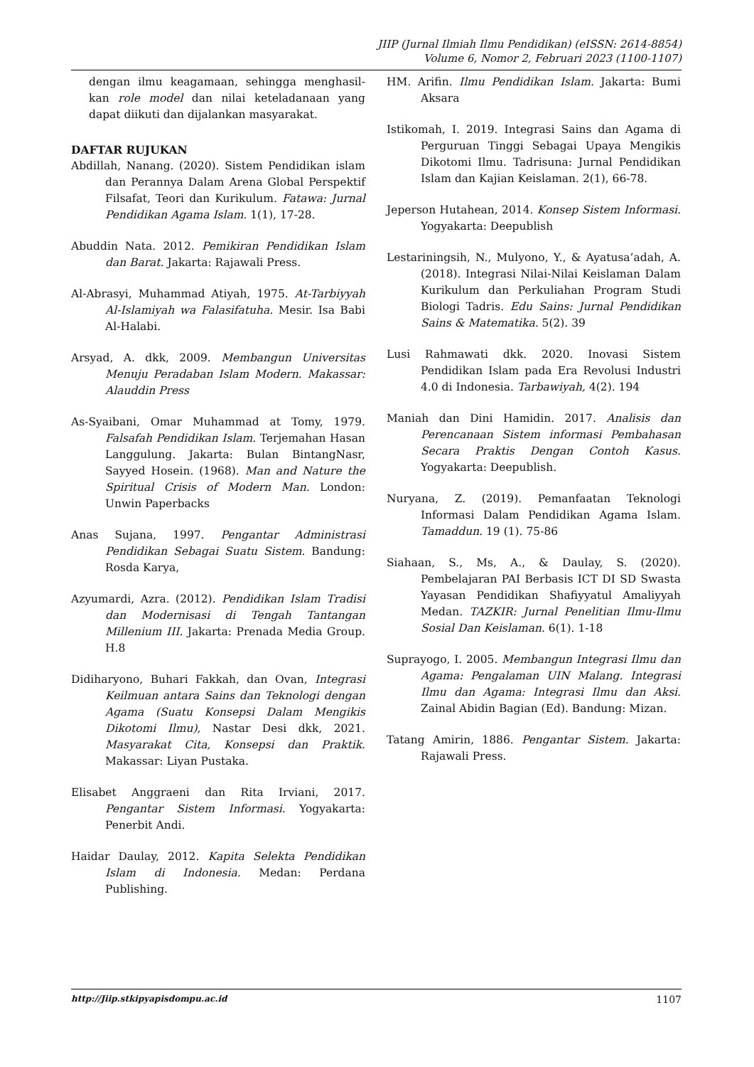JIIP (Jurnal Ilmiah Ilmu Pendidikan) (eISSN: 2614-8854)
Volume 6, Nomor 2, Februari 2023 (1100-1107)
dengan ilmu keagamaan, sehingga menghasil-kan role model dan nilai keteladanaan yang dapat diikuti dan dijalankan masyarakat.
DAFTAR RUJUKAN
Abdillah, Nanang. (2020). Sistem Pendidikan islam dan Perannya Dalam Arena Global Perspektif Filsafat, Teori dan Kurikulum. Fatawa: Jurnal Pendidikan Agama Islam. 1(1), 17-28.
Abuddin Nata. 2012. Pemikiran Pendidikan Islam dan Barat. Jakarta: Rajawali Press.
Al-Abrasyi, Muhammad Atiyah, 1975. At-Tarbiyyah Al-Islamiyah wa Falasifatuha. Mesir. Isa Babi Al-Halabi.
Arsyad, A. dkk, 2009. Membangun Universitas Menuju Peradaban Islam Modern. Makassar: Alauddin Press
As-Syaibani, Omar Muhammad at Tomy, 1979. Falsafah Pendidikan Islam. Terjemahan Hasan Langgulung. Jakarta: Bulan BintangNasr, Sayyed Hosein. (1968). Man and Nature the Spiritual Crisis of Modern Man. London: Unwin Paperbacks
Anas Sujana, 1997. Pengantar Administrasi Pendidikan Sebagai Suatu Sistem. Bandung: Rosda Karya,
Azyumardi, Azra. (2012). Pendidikan Islam Tradisi dan Modernisasi di Tengah Tantangan Millenium III. Jakarta: Prenada Media Group. H.8
Didiharyono, Buhari Fakkah, dan Ovan, Integrasi Keilmuan antara Sains dan Teknologi dengan Agama (Suatu Konsepsi Dalam Mengikis Dikotomi Ilmu), Nastar Desi dkk, 2021. Masyarakat Cita, Konsepsi dan Praktik. Makassar: Liyan Pustaka.
Elisabet Anggraeni dan Rita Irviani, 2017. Pengantar Sistem Informasi. Yogyakarta: Penerbit Andi.
Haidar Daulay, 2012. Kapita Selekta Pendidikan Islam di Indonesia. Medan: Perdana Publishing.
HM. Arifin. Ilmu Pendidikan Islam. Jakarta: Bumi Aksara
Istikomah, I. 2019. Integrasi Sains dan Agama di Perguruan Tinggi Sebagai Upaya Mengikis Dikotomi Ilmu. Tadrisuna: Jurnal Pendidikan Islam dan Kajian Keislaman. 2(1), 66-78.
Jeperson Hutahean, 2014. Konsep Sistem Informasi. Yogyakarta: Deepublish
Lestariningsih, N., Mulyono, Y., & Ayatusa’adah, A. (2018). Integrasi Nilai-Nilai Keislaman Dalam Kurikulum dan Perkuliahan Program Studi Biologi Tadris. Edu Sains: Jurnal Pendidikan Sains & Matematika. 5(2). 39
Lusi Rahmawati dkk. 2020. Inovasi Sistem Pendidikan Islam pada Era Revolusi Industri 4.0 di Indonesia. Tarbawiyah, 4(2). 194
Maniah dan Dini Hamidin. 2017. Analisis dan Perencanaan Sistem informasi Pembahasan Secara Praktis Dengan Contoh Kasus. Yogyakarta: Deepublish.
Nuryana, Z. (2019). Pemanfaatan Teknologi Informasi Dalam Pendidikan Agama Islam. Tamaddun. 19 (1). 75-86
Siahaan, S., Ms, A., & Daulay, S. (2020). Pembelajaran PAI Berbasis ICT DI SD Swasta Yayasan Pendidikan Shafiyyatul Amaliyyah Medan. TAZKIR: Jurnal Penelitian Ilmu-Ilmu Sosial Dan Keislaman. 6(1). 1-18
Suprayogo, I. 2005. Membangun Integrasi Ilmu dan Agama: Pengalaman UIN Malang. Integrasi Ilmu dan Agama: Integrasi Ilmu dan Aksi. Zainal Abidin Bagian (Ed). Bandung: Mizan.
Tatang Amirin, 1886. Pengantar Sistem. Jakarta: Rajawali Press.
http://Jiip.stkipyapisdompu.ac.id 1107